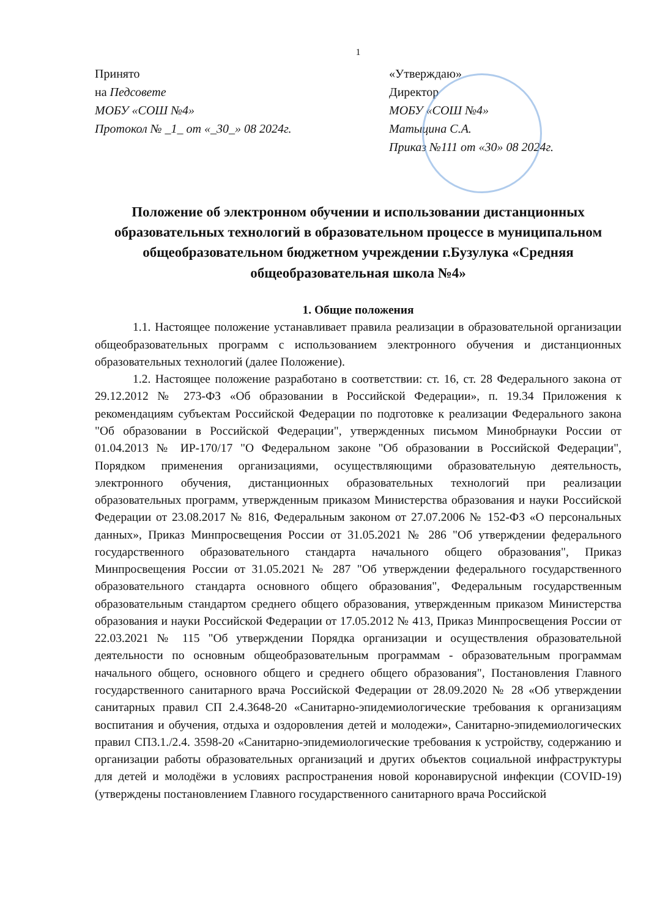1
Принято
на Педсовете
МОБУ «СОШ №4»
Протокол № _1_ от «_30_» 08 2024г.
«Утверждаю»
Директор
МОБУ «СОШ №4»
Матыцина С.А.
Приказ №111 от «30» 08 2024г.
Положение об электронном обучении и использовании дистанционных образовательных технологий в образовательном процессе в муниципальном общеобразовательном бюджетном учреждении г.Бузулука «Средняя общеобразовательная школа №4»
1. Общие положения
1.1. Настоящее положение устанавливает правила реализации в образовательной организации общеобразовательных программ с использованием электронного обучения и дистанционных образовательных технологий (далее Положение).
1.2. Настоящее положение разработано в соответствии: ст. 16, ст. 28 Федерального закона от 29.12.2012 № 273-ФЗ «Об образовании в Российской Федерации», п. 19.34 Приложения к рекомендациям субъектам Российской Федерации по подготовке к реализации Федерального закона "Об образовании в Российской Федерации", утвержденных письмом Минобрнауки России от 01.04.2013 № ИР-170/17 "О Федеральном законе "Об образовании в Российской Федерации", Порядком применения организациями, осуществляющими образовательную деятельность, электронного обучения, дистанционных образовательных технологий при реализации образовательных программ, утвержденным приказом Министерства образования и науки Российской Федерации от 23.08.2017 № 816, Федеральным законом от 27.07.2006 № 152-ФЗ «О персональных данных», Приказ Минпросвещения России от 31.05.2021 № 286 "Об утверждении федерального государственного образовательного стандарта начального общего образования", Приказ Минпросвещения России от 31.05.2021 № 287 "Об утверждении федерального государственного образовательного стандарта основного общего образования", Федеральным государственным образовательным стандартом среднего общего образования, утвержденным приказом Министерства образования и науки Российской Федерации от 17.05.2012 № 413, Приказ Минпросвещения России от 22.03.2021 № 115 "Об утверждении Порядка организации и осуществления образовательной деятельности по основным общеобразовательным программам - образовательным программам начального общего, основного общего и среднего общего образования", Постановления Главного государственного санитарного врача Российской Федерации от 28.09.2020 № 28 «Об утверждении санитарных правил СП 2.4.3648-20 «Санитарно-эпидемиологические требования к организациям воспитания и обучения, отдыха и оздоровления детей и молодежи», Санитарно-эпидемиологических правил СП3.1./2.4. 3598-20 «Санитарно-эпидемиологические требования к устройству, содержанию и организации работы образовательных организаций и других объектов социальной инфраструктуры для детей и молодёжи в условиях распространения новой коронавирусной инфекции (COVID-19) (утверждены постановлением Главного государственного санитарного врача Российской